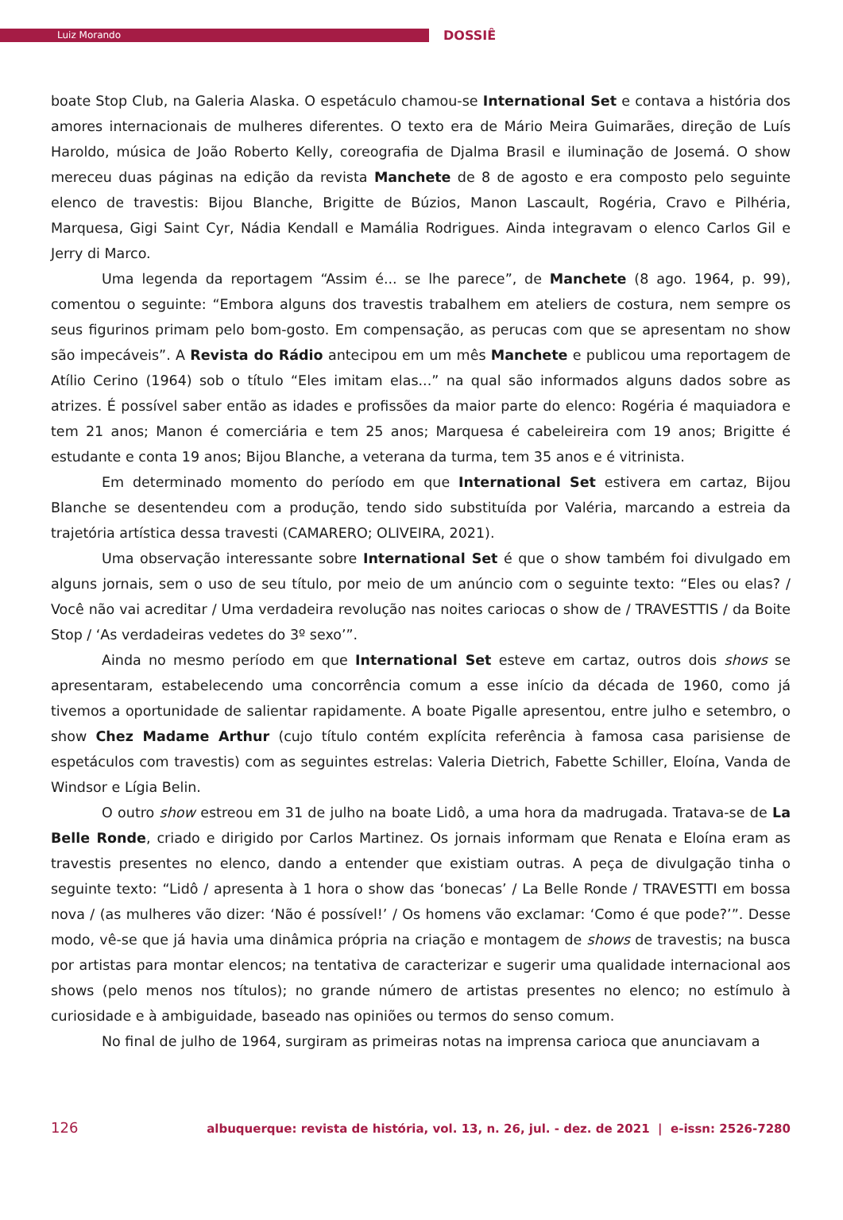Luiz Morando
DOSSIÊ
boate Stop Club, na Galeria Alaska. O espetáculo chamou-se International Set e contava a história dos amores internacionais de mulheres diferentes. O texto era de Mário Meira Guimarães, direção de Luís Haroldo, música de João Roberto Kelly, coreografia de Djalma Brasil e iluminação de Josemá. O show mereceu duas páginas na edição da revista Manchete de 8 de agosto e era composto pelo seguinte elenco de travestis: Bijou Blanche, Brigitte de Búzios, Manon Lascault, Rogéria, Cravo e Pilhéria, Marquesa, Gigi Saint Cyr, Nádia Kendall e Mamália Rodrigues. Ainda integravam o elenco Carlos Gil e Jerry di Marco.
Uma legenda da reportagem “Assim é... se lhe parece”, de Manchete (8 ago. 1964, p. 99), comentou o seguinte: “Embora alguns dos travestis trabalhem em ateliers de costura, nem sempre os seus figurinos primam pelo bom-gosto. Em compensação, as perucas com que se apresentam no show são impecáveis”. A Revista do Rádio antecipou em um mês Manchete e publicou uma reportagem de Atílio Cerino (1964) sob o título “Eles imitam elas...” na qual são informados alguns dados sobre as atrizes. É possível saber então as idades e profissões da maior parte do elenco: Rogéria é maquiadora e tem 21 anos; Manon é comerciária e tem 25 anos; Marquesa é cabeleireira com 19 anos; Brigitte é estudante e conta 19 anos; Bijou Blanche, a veterana da turma, tem 35 anos e é vitrinista.
Em determinado momento do período em que International Set estivera em cartaz, Bijou Blanche se desentendeu com a produção, tendo sido substituída por Valéria, marcando a estreia da trajetória artística dessa travesti (CAMARERO; OLIVEIRA, 2021).
Uma observação interessante sobre International Set é que o show também foi divulgado em alguns jornais, sem o uso de seu título, por meio de um anúncio com o seguinte texto: “Eles ou elas? / Você não vai acreditar / Uma verdadeira revolução nas noites cariocas o show de / TRAVESTTIS / da Boite Stop / ‘As verdadeiras vedetes do 3º sexo’”.
Ainda no mesmo período em que International Set esteve em cartaz, outros dois shows se apresentaram, estabelecendo uma concorrência comum a esse início da década de 1960, como já tivemos a oportunidade de salientar rapidamente. A boate Pigalle apresentou, entre julho e setembro, o show Chez Madame Arthur (cujo título contém explícita referência à famosa casa parisiense de espetáculos com travestis) com as seguintes estrelas: Valeria Dietrich, Fabette Schiller, Eloína, Vanda de Windsor e Lígia Belin.
O outro show estreou em 31 de julho na boate Lidô, a uma hora da madrugada. Tratava-se de La Belle Ronde, criado e dirigido por Carlos Martinez. Os jornais informam que Renata e Eloína eram as travestis presentes no elenco, dando a entender que existiam outras. A peça de divulgação tinha o seguinte texto: “Lidô / apresenta à 1 hora o show das ‘bonecas’ / La Belle Ronde / TRAVESTTI em bossa nova / (as mulheres vão dizer: ‘Não é possível!’ / Os homens vão exclamar: ‘Como é que pode?’”. Desse modo, vê-se que já havia uma dinâmica própria na criação e montagem de shows de travestis; na busca por artistas para montar elencos; na tentativa de caracterizar e sugerir uma qualidade internacional aos shows (pelo menos nos títulos); no grande número de artistas presentes no elenco; no estímulo à curiosidade e à ambiguidade, baseado nas opiniões ou termos do senso comum.
No final de julho de 1964, surgiram as primeiras notas na imprensa carioca que anunciavam a
126 albuquerque: revista de história, vol. 13, n. 26, jul. - dez. de 2021 | e-issn: 2526-7280